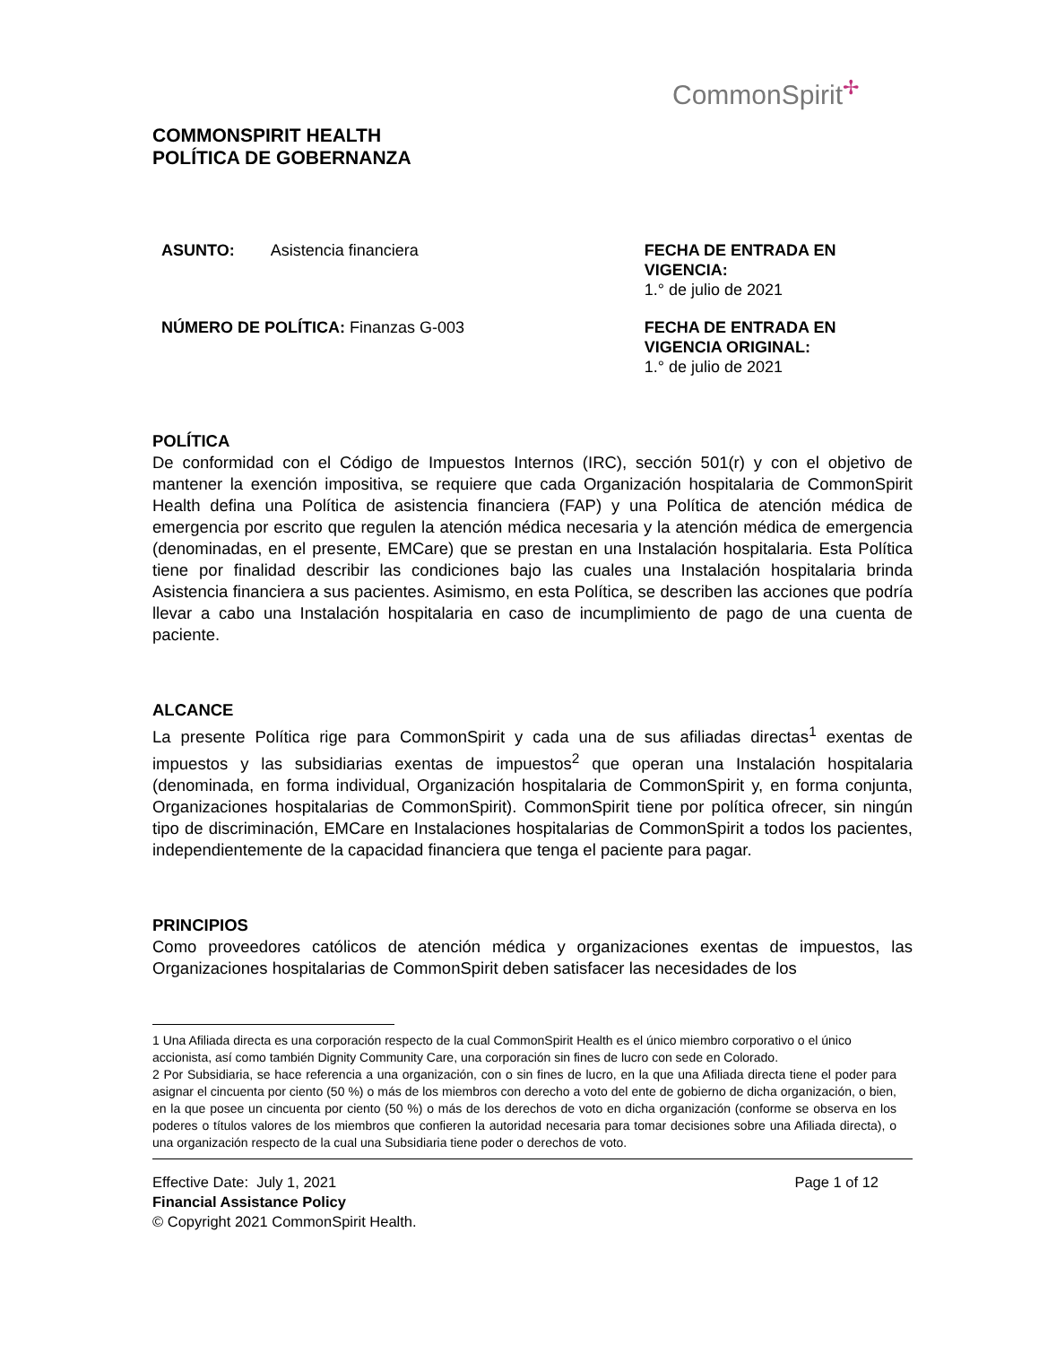CommonSpirit✢
COMMONSPIRIT HEALTH
POLÍTICA DE GOBERNANZA
ASUNTO: Asistencia financiera FECHA DE ENTRADA EN VIGENCIA:
1.° de julio de 2021
NÚMERO DE POLÍTICA: Finanzas G-003 FECHA DE ENTRADA EN VIGENCIA ORIGINAL:
1.° de julio de 2021
POLÍTICA
De conformidad con el Código de Impuestos Internos (IRC), sección 501(r) y con el objetivo de mantener la exención impositiva, se requiere que cada Organización hospitalaria de CommonSpirit Health defina una Política de asistencia financiera (FAP) y una Política de atención médica de emergencia por escrito que regulen la atención médica necesaria y la atención médica de emergencia (denominadas, en el presente, EMCare) que se prestan en una Instalación hospitalaria. Esta Política tiene por finalidad describir las condiciones bajo las cuales una Instalación hospitalaria brinda Asistencia financiera a sus pacientes. Asimismo, en esta Política, se describen las acciones que podría llevar a cabo una Instalación hospitalaria en caso de incumplimiento de pago de una cuenta de paciente.
ALCANCE
La presente Política rige para CommonSpirit y cada una de sus afiliadas directas<sup>1</sup> exentas de impuestos y las subsidiarias exentas de impuestos<sup>2</sup> que operan una Instalación hospitalaria (denominada, en forma individual, Organización hospitalaria de CommonSpirit y, en forma conjunta, Organizaciones hospitalarias de CommonSpirit). CommonSpirit tiene por política ofrecer, sin ningún tipo de discriminación, EMCare en Instalaciones hospitalarias de CommonSpirit a todos los pacientes, independientemente de la capacidad financiera que tenga el paciente para pagar.
PRINCIPIOS
Como proveedores católicos de atención médica y organizaciones exentas de impuestos, las Organizaciones hospitalarias de CommonSpirit deben satisfacer las necesidades de los
1 Una Afiliada directa es una corporación respecto de la cual CommonSpirit Health es el único miembro corporativo o el único accionista, así como también Dignity Community Care, una corporación sin fines de lucro con sede en Colorado.
2 Por Subsidiaria, se hace referencia a una organización, con o sin fines de lucro, en la que una Afiliada directa tiene el poder para asignar el cincuenta por ciento (50 %) o más de los miembros con derecho a voto del ente de gobierno de dicha organización, o bien, en la que posee un cincuenta por ciento (50 %) o más de los derechos de voto en dicha organización (conforme se observa en los poderes o títulos valores de los miembros que confieren la autoridad necesaria para tomar decisiones sobre una Afiliada directa), o una organización respecto de la cual una Subsidiaria tiene poder o derechos de voto.
Effective Date: July 1, 2021 Page 1 of 12
Financial Assistance Policy
© Copyright 2021 CommonSpirit Health.